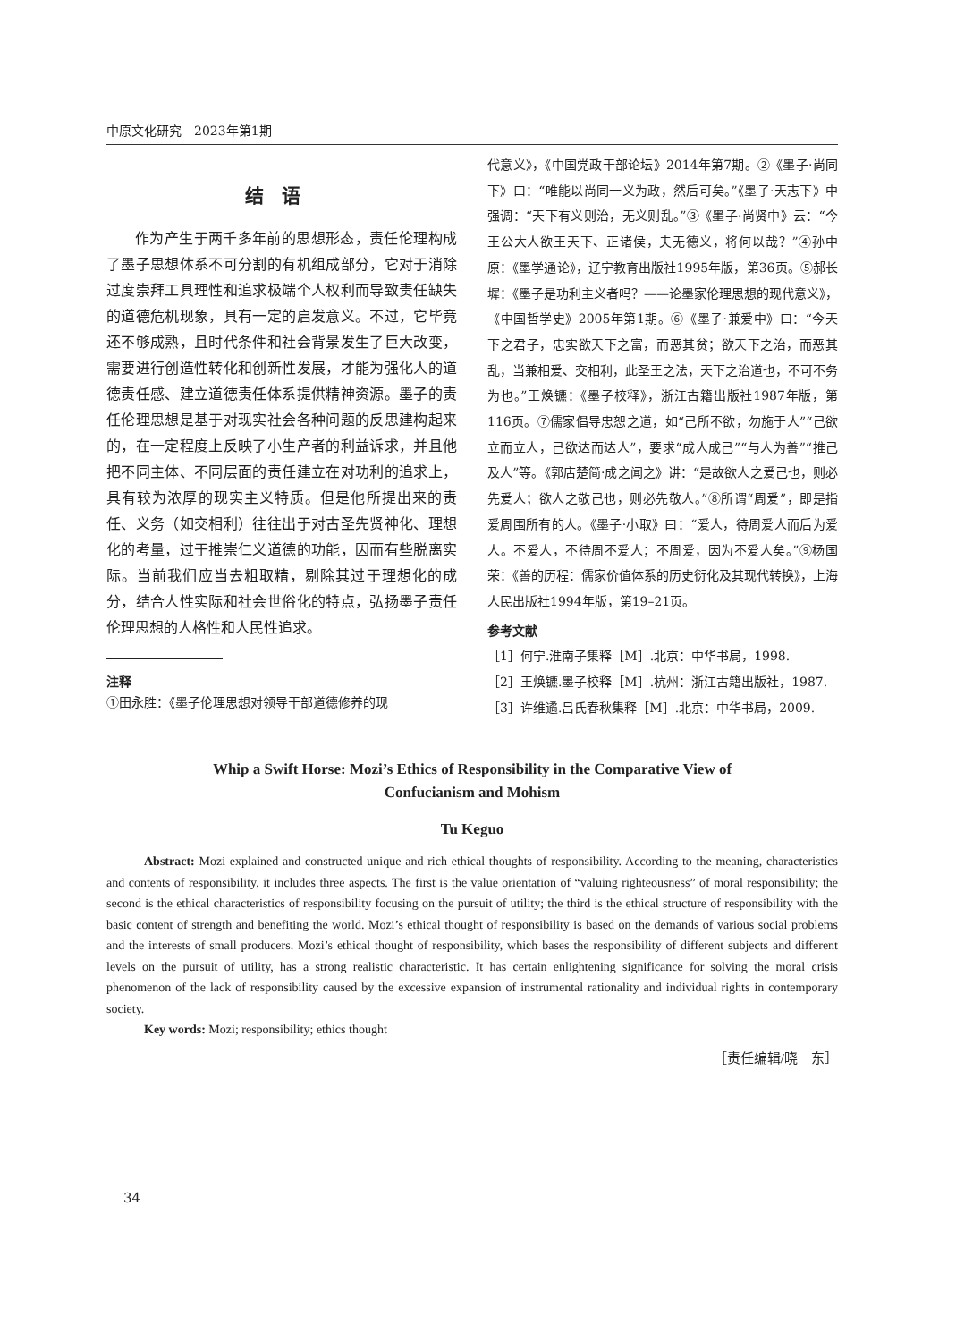中原文化研究　2023年第1期
结语
作为产生于两千多年前的思想形态，责任伦理构成了墨子思想体系不可分割的有机组成部分，它对于消除过度崇拜工具理性和追求极端个人权利而导致责任缺失的道德危机现象，具有一定的启发意义。不过，它毕竟还不够成熟，且时代条件和社会背景发生了巨大改变，需要进行创造性转化和创新性发展，才能为强化人的道德责任感、建立道德责任体系提供精神资源。墨子的责任伦理思想是基于对现实社会各种问题的反思建构起来的，在一定程度上反映了小生产者的利益诉求，并且他把不同主体、不同层面的责任建立在对功利的追求上，具有较为浓厚的现实主义特质。但是他所提出来的责任、义务（如交相利）往往出于对古圣先贤神化、理想化的考量，过于推崇仁义道德的功能，因而有些脱离实际。当前我们应当去粗取精，剔除其过于理想化的成分，结合人性实际和社会世俗化的特点，弘扬墨子责任伦理思想的人格性和人民性追求。
注释
①田永胜：《墨子伦理思想对领导干部道德修养的现
代意义》，《中国党政干部论坛》2014年第7期。②《墨子·尚同下》曰：“唯能以尚同一义为政，然后可矣。”《墨子·天志下》中强调：“天下有义则治，无义则乱。”③《墨子·尚贤中》云：“今王公大人欲王天下、正诸侯，夫无德义，将何以哉？”④孙中原：《墨学通论》，辽宁教育出版社1995年版，第36页。⑤郝长墀：《墨子是功利主义者吗？——论墨家伦理思想的现代意义》，《中国哲学史》2005年第1期。⑥《墨子·兼爱中》曰：“今天下之君子，忠实欲天下之富，而恶其贫；欲天下之治，而恶其乱，当兼相爱、交相利，此圣王之法，天下之治道也，不可不务为也。”王焕镳：《墨子校释》，浙江古籍出版社1987年版，第116页。⑦儒家倡导忠恕之道，如“己所不欲，勿施于人”“己欲立而立人，己欲达而达人”，要求“成人成己”“与人为善”“推己及人”等。《郭店楚简·成之闻之》讲：“是故欲人之爱己也，则必先爱人；欲人之敬己也，则必先敬人。”⑧所谓“周爱”，即是指爱周围所有的人。《墨子·小取》曰：“爱人，待周爱人而后为爱人。不爱人，不待周不爱人；不周爱，因为不爱人矣。”⑨杨国荣：《善的历程：儒家价值体系的历史衍化及其现代转换》，上海人民出版社1994年版，第19–21页。
参考文献
［1］何宁.淮南子集释［M］.北京：中华书局，1998.
［2］王焕镳.墨子校释［M］.杭州：浙江古籍出版社，1987.
［3］许维遹.吕氏春秋集释［M］.北京：中华书局，2009.
Whip a Swift Horse: Mozi’s Ethics of Responsibility in the Comparative View of
Confucianism and Mohism
Tu Keguo
Abstract: Mozi explained and constructed unique and rich ethical thoughts of responsibility. According to the meaning, characteristics and contents of responsibility, it includes three aspects. The first is the value orientation of “valuing righteousness” of moral responsibility; the second is the ethical characteristics of responsibility focusing on the pursuit of utility; the third is the ethical structure of responsibility with the basic content of strength and benefiting the world. Mozi’s ethical thought of responsibility is based on the demands of various social problems and the interests of small producers. Mozi’s ethical thought of responsibility, which bases the responsibility of different subjects and different levels on the pursuit of utility, has a strong realistic characteristic. It has certain enlightening significance for solving the moral crisis phenomenon of the lack of responsibility caused by the excessive expansion of instrumental rationality and individual rights in contemporary society.
Key words: Mozi; responsibility; ethics thought
［责任编辑/晓　东］
34